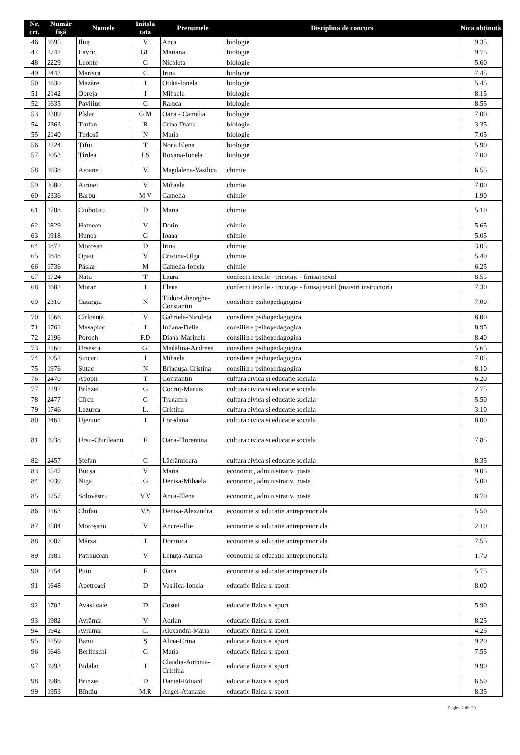| Nr. crt. | Număr fișă | Numele | Initala tata | Prenumele | Disciplina de concurs | Nota obținută |
| --- | --- | --- | --- | --- | --- | --- |
| 46 | 1695 | Iliuț | V | Anca | biologie | 9.35 |
| 47 | 1742 | Lavric | GH | Mariana | biologie | 9.75 |
| 48 | 2229 | Leonte | G | Nicoleta | biologie | 5.60 |
| 49 | 2443 | Marișca | C | Irina | biologie | 7.45 |
| 50 | 1630 | Mazăre | I | Otilia-Ionela | biologie | 5.45 |
| 51 | 2142 | Obreja | I | Mihaela | biologie | 8.15 |
| 52 | 1635 | Paviliuc | C | Raluca | biologie | 8.55 |
| 53 | 2309 | Pîslar | G.M | Oana - Camelia | biologie | 7.00 |
| 54 | 2363 | Trufan | R | Crina Diana | biologie | 3.35 |
| 55 | 2140 | Tudosă | N | Maria | biologie | 7.05 |
| 56 | 2224 | Țifui | T | Nona Elena | biologie | 5.90 |
| 57 | 2053 | Țîrdea | I S | Roxana-Ionela | biologie | 7.00 |
| 58 | 1638 | Aioanei | V | Magdalena-Vasilica | chimie | 6.55 |
| 59 | 2080 | Airinei | V | Mihaela | chimie | 7.00 |
| 60 | 2336 | Barbu | M V | Camelia | chimie | 1.90 |
| 61 | 1708 | Ciubotaru | D | Maria | chimie | 5.10 |
| 62 | 1829 | Hatnean | V | Dorin | chimie | 5.65 |
| 63 | 1918 | Hunea | G | Ioana | chimie | 5.05 |
| 64 | 1872 | Morosan | D | Irina | chimie | 3.05 |
| 65 | 1848 | Opaiț | V | Cristina-Olga | chimie | 5.40 |
| 66 | 1736 | Pâslar | M | Camelia-Ionela | chimie | 6.25 |
| 67 | 1724 | Natu | T | Laura | confectii textile - tricotaje - finisaj textil | 8.55 |
| 68 | 1682 | Morar | I | Elena | confectii textile - tricotaje - finisaj textil (maistri instructori) | 7.30 |
| 69 | 2310 | Catargiu | N | Tudor-Gheorghe-Constantin | consiliere psihopedagogica | 7.00 |
| 70 | 1566 | Cîrloanță | V | Gabriela-Nicoleta | consiliere psihopedagogica | 8.00 |
| 71 | 1761 | Masapiuc | I | Iuliana-Delia | consiliere psihopedagogica | 8.95 |
| 72 | 2196 | Poroch | F.D | Diana-Marinela | consiliere psihopedagogica | 8.40 |
| 73 | 2160 | Ursescu | G. | Mădălina-Andreea | consiliere psihopedagogica | 5.65 |
| 74 | 2052 | Șincari | I | Mihaela | consiliere psihopedagogica | 7.05 |
| 75 | 1976 | Șutac | N | Brîndușa-Cristina | consiliere psihopedagogica | 8.10 |
| 76 | 2470 | Apopii | T | Constantin | cultura civica si educatie sociala | 6.20 |
| 77 | 2192 | Brînzei | G | Codruț-Marius | cultura civica si educatie sociala | 2.75 |
| 78 | 2477 | Cîrcu | G | Tradafira | cultura civica si educatie sociala | 5.50 |
| 79 | 1746 | Lazurca | L. | Cristina | cultura civica si educatie sociala | 3.10 |
| 80 | 2461 | Ujeniuc | I | Loredana | cultura civica si educatie sociala | 8.00 |
| 81 | 1938 | Ursu-Chirileanu | F | Oana-Florentina | cultura civica si educatie sociala | 7.85 |
| 82 | 2457 | Ștefan | C | Lăcrămioara | cultura civica si educatie sociala | 8.35 |
| 83 | 1547 | Bucșa | V | Maria | economic, administrativ, posta | 9.05 |
| 84 | 2039 | Niga | G | Denisa-Mihaela | economic, administrativ, posta | 5.00 |
| 85 | 1757 | Solovăstru | V.V | Anca-Elena | economic, administrativ, posta | 8.70 |
| 86 | 2163 | Chifan | V.S | Denisa-Alexandra | economie si educatie antreprenoriala | 5.50 |
| 87 | 2504 | Moroșanu | V | Andrei-Ilie | economie si educatie antreprenoriala | 2.10 |
| 88 | 2007 | Mârza | I | Domnica | economie si educatie antreprenoriala | 7.55 |
| 89 | 1981 | Patraucean | V | Lenuța-Aurica | economie si educatie antreprenoriala | 1.70 |
| 90 | 2154 | Puiu | F | Oana | economie si educatie antreprenoriala | 5.75 |
| 91 | 1648 | Apetroaei | D | Vasilica-Ionela | educatie fizica si sport | 8.00 |
| 92 | 1702 | Avasiloaie | D | Costel | educatie fizica si sport | 5.90 |
| 93 | 1982 | Avrămia | V | Adrian | educatie fizica si sport | 8.25 |
| 94 | 1942 | Avrămia | C. | Alexandra-Maria | educatie fizica si sport | 4.25 |
| 95 | 2259 | Banu | Ș | Alina-Crina | educatie fizica si sport | 9.20 |
| 96 | 1646 | Berlinschi | G | Maria | educatie fizica si sport | 7.55 |
| 97 | 1993 | Bidalac | I | Claudia-Antonia-Cristina | educatie fizica si sport | 9.90 |
| 98 | 1988 | Brînzei | D | Daniel-Eduard | educatie fizica si sport | 6.50 |
| 99 | 1953 | Bîndiu | M.R | Angel-Atanasie | educatie fizica si sport | 8.35 |
Pagina 2 din 20